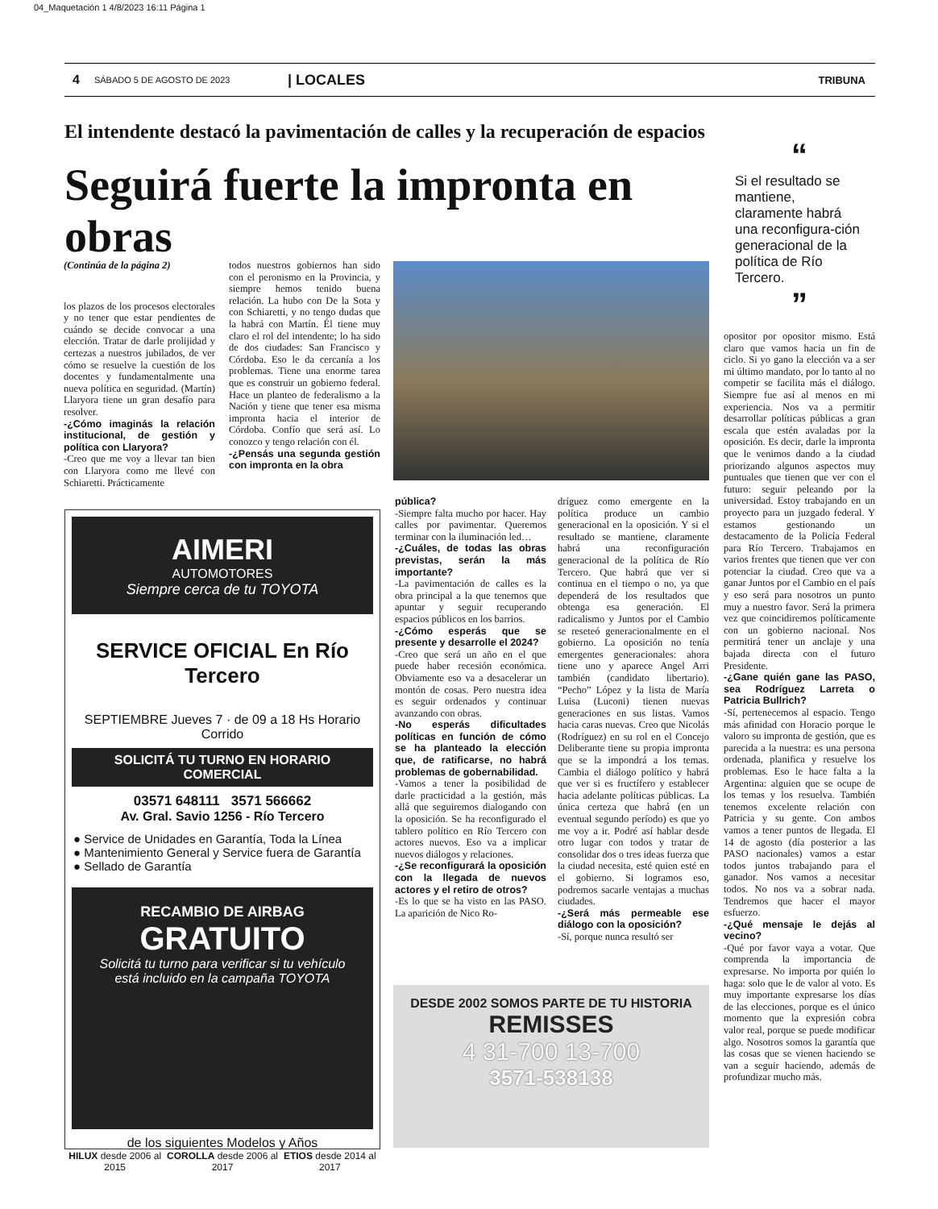04_Maquetación 1 4/8/2023 16:11 Página 1
4 SÁBADO 5 DE AGOSTO DE 2023 | LOCALES TRIBUNA
El intendente destacó la pavimentación de calles y la recuperación de espacios
Seguirá fuerte la impronta en obras
“
Si el resultado se mantiene, claramente habrá una reconfigura-ción generacional de la política de Río Tercero.
”
(Continúa de la página 2)
los plazos de los procesos electorales y no tener que estar pendientes de cuándo se decide convocar a una elección. Tratar de darle prolijidad y certezas a nuestros jubilados, de ver cómo se resuelve la cuestión de los docentes y fundamentalmente una nueva política en seguridad. (Martín) Llaryora tiene un gran desafío para resolver.
-¿Cómo imaginás la relación institucional, de gestión y política con Llaryora?
-Creo que me voy a llevar tan bien con Llaryora como me llevé con Schiaretti. Prácticamente
todos nuestros gobiernos han sido con el peronismo en la Provincia, y siempre hemos tenido buena relación. La hubo con De la Sota y con Schiaretti, y no tengo dudas que la habrá con Martín. Él tiene muy claro el rol del intendente; lo ha sido de dos ciudades: San Francisco y Córdoba. Eso le da cercanía a los problemas. Tiene una enorme tarea que es construir un gobierno federal. Hace un planteo de federalismo a la Nación y tiene que tener esa misma impronta hacia el interior de Córdoba. Confío que será así. Lo conozco y tengo relación con él.
-¿Pensás una segunda gestión con impronta en la obra
pública?
-Siempre falta mucho por hacer. Hay calles por pavimentar. Queremos terminar con la iluminación led…
-¿Cuáles, de todas las obras previstas, serán la más importante?
-La pavimentación de calles es la obra principal a la que tenemos que apuntar y seguir recuperando espacios públicos en los barrios.
-¿Cómo esperás que se presente y desarrolle el 2024?
-Creo que será un año en el que puede haber recesión económica. Obviamente eso va a desacelerar un montón de cosas. Pero nuestra idea es seguir ordenados y continuar avanzando con obras.
-No esperás dificultades políticas en función de cómo se ha planteado la elección que, de ratificarse, no habrá problemas de gobernabilidad.
-Vamos a tener la posibilidad de darle practicidad a la gestión, más allá que seguiremos dialogando con la oposición. Se ha reconfigurado el tablero político en Río Tercero con actores nuevos. Eso va a implicar nuevos diálogos y relaciones.
-¿Se reconfigurará la oposición con la llegada de nuevos actores y el retiro de otros?
-Es lo que se ha visto en las PASO. La aparición de Nico Ro-
dríguez como emergente en la política produce un cambio generacional en la oposición. Y si el resultado se mantiene, claramente habrá una reconfiguración generacional de la política de Río Tercero. Que habrá que ver si continua en el tiempo o no, ya que dependerá de los resultados que obtenga esa generación. El radicalismo y Juntos por el Cambio se reseteó generacionalmente en el gobierno. La oposición no tenía emergentes generacionales: ahora tiene uno y aparece Angel Arri también (candidato libertario). “Pecho” López y la lista de María Luisa (Luconi) tienen nuevas generaciones en sus listas. Vamos hacia caras nuevas. Creo que Nicolás (Rodríguez) en su rol en el Concejo Deliberante tiene su propia impronta que se la impondrá a los temas. Cambia el diálogo político y habrá que ver si es fructífero y establecer hacia adelante políticas públicas. La única certeza que habrá (en un eventual segundo período) es que yo me voy a ir. Podré así hablar desde otro lugar con todos y tratar de consolidar dos o tres ideas fuerza que la ciudad necesita, esté quien esté en el gobierno. Si logramos eso, podremos sacarle ventajas a muchas ciudades.
-¿Será más permeable ese diálogo con la oposición?
-Sí, porque nunca resultó ser
opositor por opositor mismo. Está claro que vamos hacia un fin de ciclo. Si yo gano la elección va a ser mi último mandato, por lo tanto al no competir se facilita más el diálogo. Siempre fue así al menos en mi experiencia. Nos va a permitir desarrollar políticas públicas a gran escala que estén avaladas por la oposición. Es decir, darle la impronta que le venimos dando a la ciudad priorizando algunos aspectos muy puntuales que tienen que ver con el futuro: seguir peleando por la universidad. Estoy trabajando en un proyecto para un juzgado federal. Y estamos gestionando un destacamento de la Policía Federal para Río Tercero. Trabajamos en varios frentes que tienen que ver con potenciar la ciudad. Creo que va a ganar Juntos por el Cambio en el país y eso será para nosotros un punto muy a nuestro favor. Será la primera vez que coincidiremos políticamente con un gobierno nacional. Nos permitirá tener un anclaje y una bajada directa con el futuro Presidente.
-¿Gane quién gane las PASO, sea Rodríguez Larreta o Patricia Bullrich?
-Sí, pertenecemos al espacio. Tengo más afinidad con Horacio porque le valoro su impronta de gestión, que es parecida a la nuestra: es una persona ordenada, planifica y resuelve los problemas. Eso le hace falta a la Argentina: alguien que se ocupe de los temas y los resuelva. También tenemos excelente relación con Patricia y su gente. Con ambos vamos a tener puntos de llegada. El 14 de agosto (día posterior a las PASO nacionales) vamos a estar todos juntos trabajando para el ganador. Nos vamos a necesitar todos. No nos va a sobrar nada. Tendremos que hacer el mayor esfuerzo.
-¿Qué mensaje le dejás al vecino?
-Qué por favor vaya a votar. Que comprenda la importancia de expresarse. No importa por quién lo haga: solo que le de valor al voto. Es muy importante expresarse los días de las elecciones, porque es el único momento que la expresión cobra valor real, porque se puede modificar algo. Nosotros somos la garantía que las cosas que se vienen haciendo se van a seguir haciendo, además de profundizar mucho más.
AIMERI
AUTOMOTORES
Siempre cerca de tu TOYOTA
SERVICE OFICIAL En Río Tercero
SEPTIEMBRE Jueves 7 · de 09 a 18 Hs Horario Corrido
SOLICITÁ TU TURNO EN HORARIO COMERCIAL
03571 648111 3571 566662
Av. Gral. Savio 1256 - Río Tercero
● Service de Unidades en Garantía, Toda la Línea
● Mantenimiento General y Service fuera de Garantía
● Sellado de Garantía
RECAMBIO DE AIRBAG
GRATUITO
Solicitá tu turno para verificar si tu vehículo está incluido en la campaña TOYOTA
de los siguientes Modelos y Años
HILUX desde 2006 al 2015 COROLLA desde 2006 al 2017 ETIOS desde 2014 al 2017
DESDE 2002 SOMOS PARTE DE TU HISTORIA
REMISSES
4 31-700 13-700
3571-538138